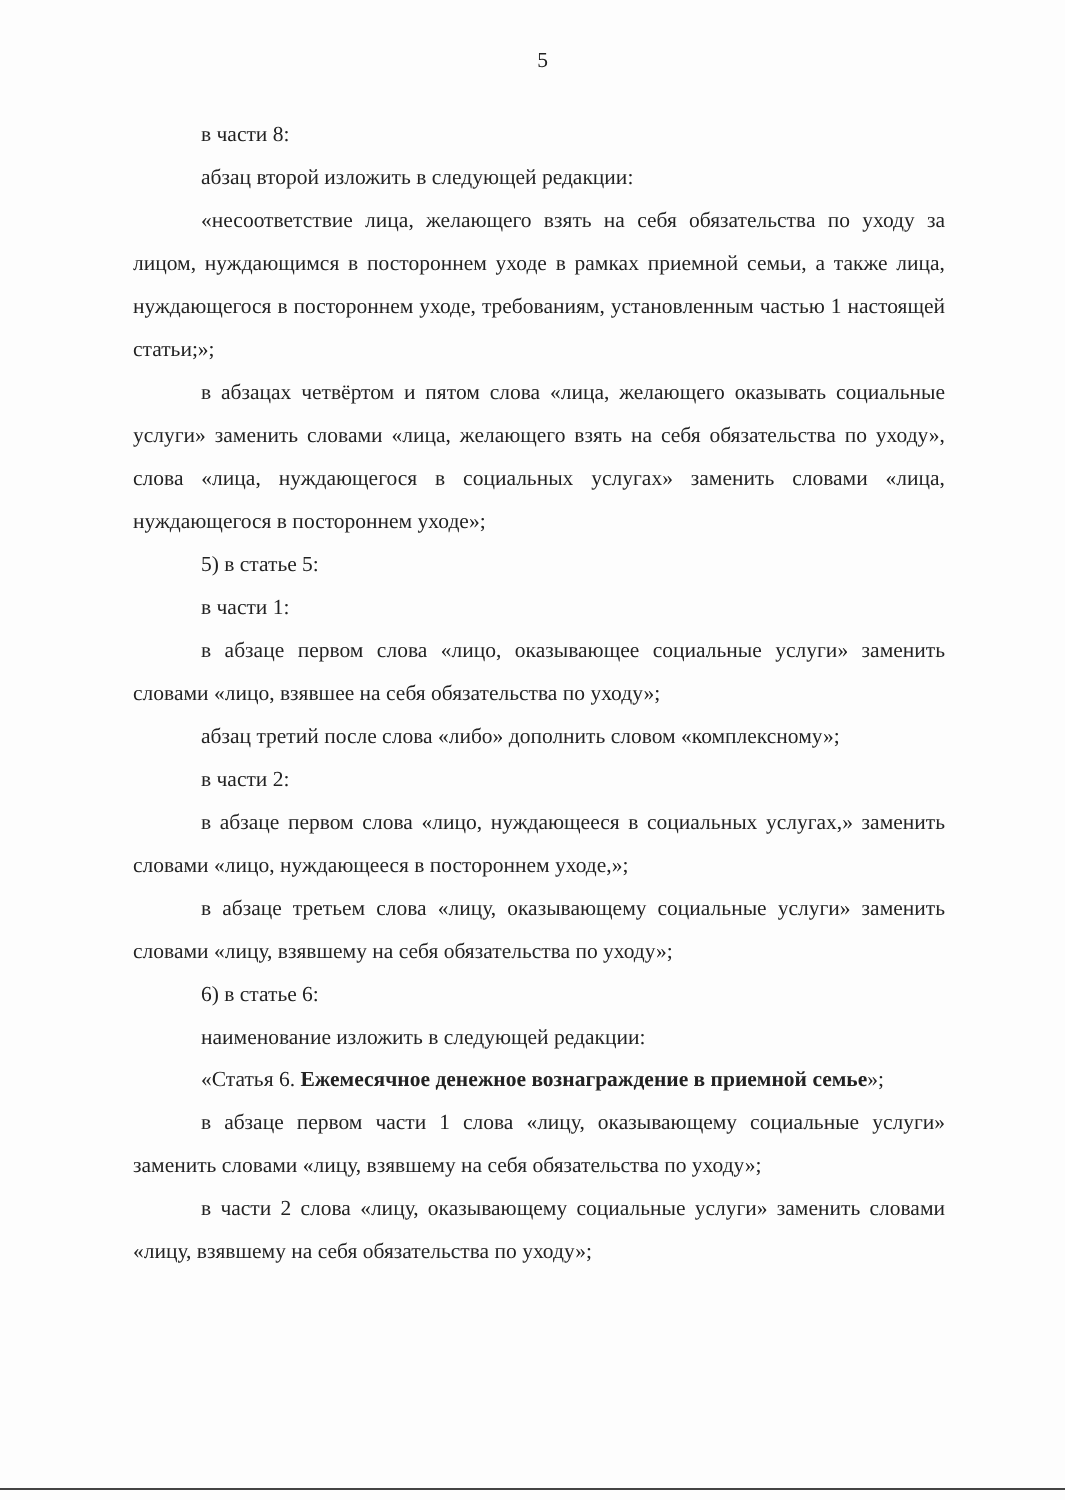5
в части 8:
абзац второй изложить в следующей редакции:
«несоответствие лица, желающего взять на себя обязательства по уходу за лицом, нуждающимся в постороннем уходе в рамках приемной семьи, а также лица, нуждающегося в постороннем уходе, требованиям, установленным частью 1 настоящей статьи;»;
в абзацах четвёртом и пятом слова «лица, желающего оказывать социальные услуги» заменить словами «лица, желающего взять на себя обязательства по уходу», слова «лица, нуждающегося в социальных услугах» заменить словами «лица, нуждающегося в постороннем уходе»;
5) в статье 5:
в части 1:
в абзаце первом слова «лицо, оказывающее социальные услуги» заменить словами «лицо, взявшее на себя обязательства по уходу»;
абзац третий после слова «либо» дополнить словом «комплексному»;
в части 2:
в абзаце первом слова «лицо, нуждающееся в социальных услугах,» заменить словами «лицо, нуждающееся в постороннем уходе,»;
в абзаце третьем слова «лицу, оказывающему социальные услуги» заменить словами «лицу, взявшему на себя обязательства по уходу»;
6) в статье 6:
наименование изложить в следующей редакции:
«Статья 6. Ежемесячное денежное вознаграждение в приемной семье»;
в абзаце первом части 1 слова «лицу, оказывающему социальные услуги» заменить словами «лицу, взявшему на себя обязательства по уходу»;
в части 2 слова «лицу, оказывающему социальные услуги» заменить словами «лицу, взявшему на себя обязательства по уходу»;